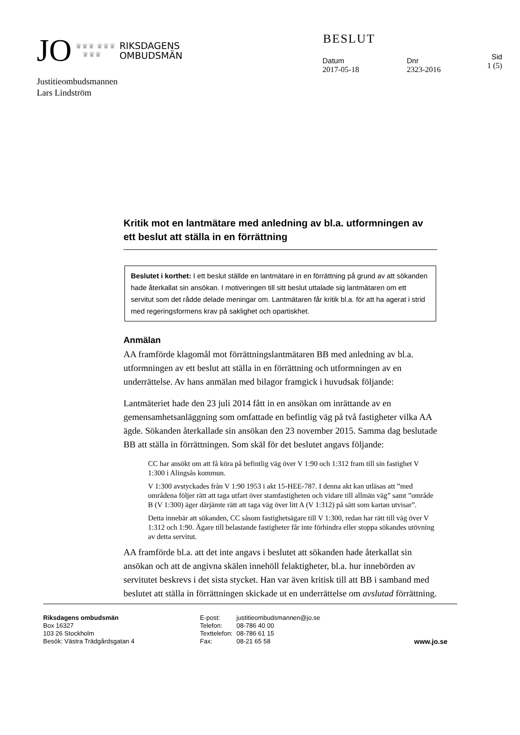JO ♛♛♛ ♛♛♛
♛♛♛ RIKSDAGENS
OMBUDSMÄN
BESLUT
Datum
2017-05-18
Dnr
2323-2016
Sid
1 (5)
Justitieombudsmannen
Lars Lindström
Kritik mot en lantmätare med anledning av bl.a. utformningen av ett beslut att ställa in en förrättning
Beslutet i korthet: I ett beslut ställde en lantmätare in en förrättning på grund av att sökanden hade återkallat sin ansökan. I motiveringen till sitt beslut uttalade sig lantmätaren om ett servitut som det rådde delade meningar om. Lantmätaren får kritik bl.a. för att ha agerat i strid med regeringsformens krav på saklighet och opartiskhet.
Anmälan
AA framförde klagomål mot förrättningslantmätaren BB med anledning av bl.a. utformningen av ett beslut att ställa in en förrättning och utformningen av en underrättelse. Av hans anmälan med bilagor framgick i huvudsak följande:
Lantmäteriet hade den 23 juli 2014 fått in en ansökan om inrättande av en gemensamhetsanläggning som omfattade en befintlig väg på två fastigheter vilka AA ägde. Sökanden återkallade sin ansökan den 23 november 2015. Samma dag beslutade BB att ställa in förrättningen. Som skäl för det beslutet angavs följande:
CC har ansökt om att få köra på befintlig väg över V 1:90 och 1:312 fram till sin fastighet V 1:300 i Alingsås kommun.
V 1:300 avstyckades från V 1:90 1953 i akt 15-HEE-787. I denna akt kan utläsas att ”med områdena följer rätt att taga utfart över stamfastigheten och vidare till allmän väg” samt ”område B (V 1:300) äger därjämte rätt att taga väg över litt A (V 1:312) på sätt som kartan utvisar”.
Detta innebär att sökanden, CC såsom fastighetsägare till V 1:300, redan har rätt till väg över V 1:312 och 1:90. Ägare till belastande fastigheter får inte förhindra eller stoppa sökandes utövning av detta servitut.
AA framförde bl.a. att det inte angavs i beslutet att sökanden hade återkallat sin ansökan och att de angivna skälen innehöll felaktigheter, bl.a. hur innebörden av servitutet beskrevs i det sista stycket. Han var även kritisk till att BB i samband med beslutet att ställa in förrättningen skickade ut en underrättelse om avslutad förrättning.
Riksdagens ombudsmän
Box 16327
103 26 Stockholm
Besök: Västra Trädgårdsgatan 4
| E-post: | justitieombudsmannen@jo.se |
| Telefon: | 08-786 40 00 |
| Texttelefon: | 08-786 61 15 |
| Fax: | 08-21 65 58 |
www.jo.se